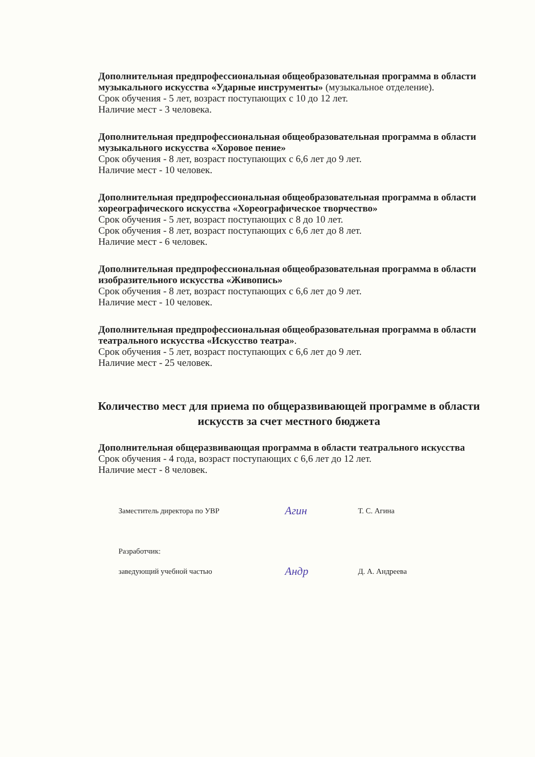Дополнительная предпрофессиональная общеобразовательная программа в области музыкального искусства «Ударные инструменты» (музыкальное отделение).
Срок обучения - 5 лет, возраст поступающих с 10 до 12 лет.
Наличие мест - 3 человека.
Дополнительная предпрофессиональная общеобразовательная программа в области музыкального искусства «Хоровое пение»
Срок обучения - 8 лет, возраст поступающих с 6,6 лет до 9 лет.
Наличие мест - 10 человек.
Дополнительная предпрофессиональная общеобразовательная программа в области хореографического искусства «Хореографическое творчество»
Срок обучения - 5 лет, возраст поступающих с 8 до 10 лет.
Срок обучения - 8 лет, возраст поступающих с 6,6 лет до 8 лет.
Наличие мест - 6 человек.
Дополнительная предпрофессиональная общеобразовательная программа в области изобразительного искусства «Живопись»
Срок обучения - 8 лет, возраст поступающих с 6,6 лет до 9 лет.
Наличие мест - 10 человек.
Дополнительная предпрофессиональная общеобразовательная программа в области театрального искусства «Искусство театра».
Срок обучения - 5 лет, возраст поступающих с 6,6 лет до 9 лет.
Наличие мест - 25 человек.
Количество мест для приема по общеразвивающей программе в области искусств за счет местного бюджета
Дополнительная общеразвивающая программа в области театрального искусства
Срок обучения - 4 года, возраст поступающих с 6,6 лет до 12 лет.
Наличие мест - 8 человек.
Заместитель директора по УВР Агин Т. С. Агина
Разработчик:
заведующий учебной частью Андр Д. А. Андреева